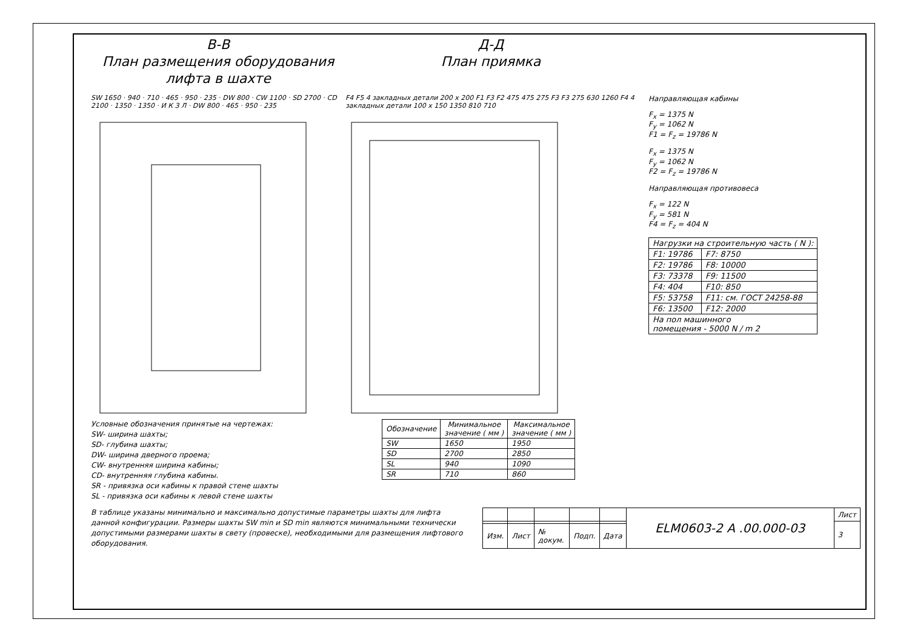В-В
План размещения оборудования
лифта в шахте
Д-Д
План приямка
SW 1650 · 940 · 710 · 465 · 950 · 235 · DW 800 · CW 1100 · SD 2700 · CD 2100 · 1350 · 1350 · И К З Л · DW 800 · 465 · 950 · 235
F4 F5 4 закладных детали 200 x 200 F1 F3 F2 475 475 275 F3 F3 275 630 1260 F4 4 закладных детали 100 x 150 1350 810 710
Направляющая кабины
F<sub>x</sub> = 1375 N
F<sub>y</sub> = 1062 N
F1 = F<sub>z</sub> = 19786 N
F<sub>x</sub> = 1375 N
F<sub>y</sub> = 1062 N
F2 = F<sub>z</sub> = 19786 N
Направляющая противовеса
F<sub>x</sub> = 122 N
F<sub>y</sub> = 581 N
F4 = F<sub>z</sub> = 404 N
| Нагрузки на строительную часть ( N ): | |
| --- | --- |
| F1: 19786 | F7: 8750 |
| F2: 19786 | F8: 10000 |
| F3: 73378 | F9: 11500 |
| F4: 404 | F10: 850 |
| F5: 53758 | F11: см. ГОСТ 24258-88 |
| F6: 13500 | F12: 2000 |
| На пол машинного помещения - 5000 N / m 2 | |
Условные обозначения принятые на чертежах:
SW- ширина шахты;
SD- глубина шахты;
DW- ширина дверного проема;
CW- внутренняя ширина кабины;
CD- внутренняя глубина кабины.
SR - привязка оси кабины к правой стене шахты
SL - привязка оси кабины к левой стене шахты
| Обозначение | Минимальное значение ( мм ) | Максимальное значение ( мм ) |
| --- | --- | --- |
| SW | 1650 | 1950 |
| SD | 2700 | 2850 |
| SL | 940 | 1090 |
| SR | 710 | 860 |
В таблице указаны минимально и максимально допустимые параметры шахты для лифта данной конфигурации. Размеры шахты SW min и SD min являются минимальными технически допустимыми размерами шахты в свету (провеске), необходимыми для размещения лифтового оборудования.
| | | | | | ELM0603-2 A .00.000-03 | Лист |
| | | | | | | 3 |
| Изм. | Лист | № докум. | Подп. | Дата | | |